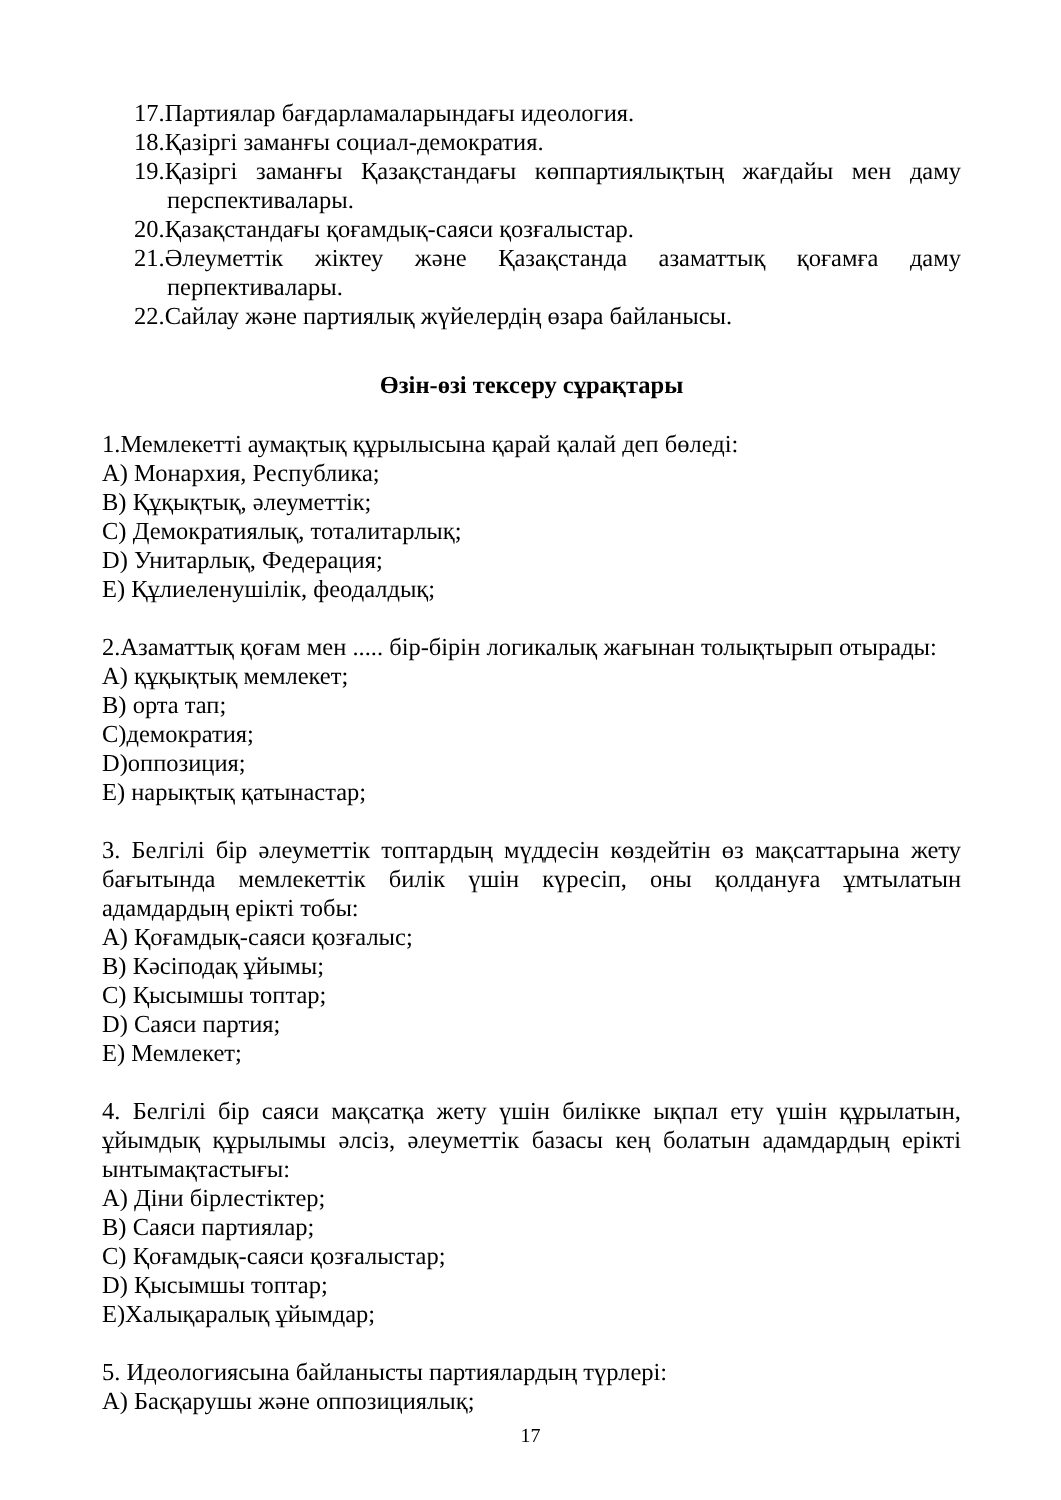17.Партиялар бағдарламаларындағы идеология.
18.Қазіргі заманғы социал-демократия.
19.Қазіргі заманғы Қазақстандағы көппартиялықтың жағдайы мен даму перспективалары.
20.Қазақстандағы қоғамдық-саяси қозғалыстар.
21.Әлеуметтік жіктеу және Қазақстанда азаматтық қоғамға даму перпективалары.
22.Сайлау және партиялық жүйелердің өзара байланысы.
Өзін-өзі тексеру сұрақтары
1.Мемлекетті аумақтық құрылысына қарай қалай деп бөледі:
A) Монархия, Республика;
B) Құқықтық, әлеуметтік;
C) Демократиялық, тоталитарлық;
D) Унитарлық, Федерация;
E) Құлиеленушілік, феодалдық;
2.Азаматтық қоғам мен ..... бір-бірін логикалық жағынан толықтырып отырады:
A) құқықтық мемлекет;
B) орта тап;
C)демократия;
D)оппозиция;
E) нарықтық қатынастар;
3. Белгілі бір әлеуметтік топтардың мүддесін көздейтін өз мақсаттарына жету бағытында мемлекеттік билік үшін күресіп, оны қолдануға ұмтылатын адамдардың ерікті тобы:
A) Қоғамдық-саяси қозғалыс;
B) Кәсіподақ ұйымы;
C) Қысымшы топтар;
D) Саяси партия;
E) Мемлекет;
4. Белгілі бір саяси мақсатқа жету үшін билікке ықпал ету үшін құрылатын, ұйымдық құрылымы әлсіз, әлеуметтік базасы кең болатын адамдардың ерікті ынтымақтастығы:
A) Діни бірлестіктер;
B) Саяси партиялар;
C) Қоғамдық-саяси қозғалыстар;
D) Қысымшы топтар;
E)Халықаралық ұйымдар;
5. Идеологиясына байланысты партиялардың түрлері:
A) Басқарушы және оппозициялық;
17